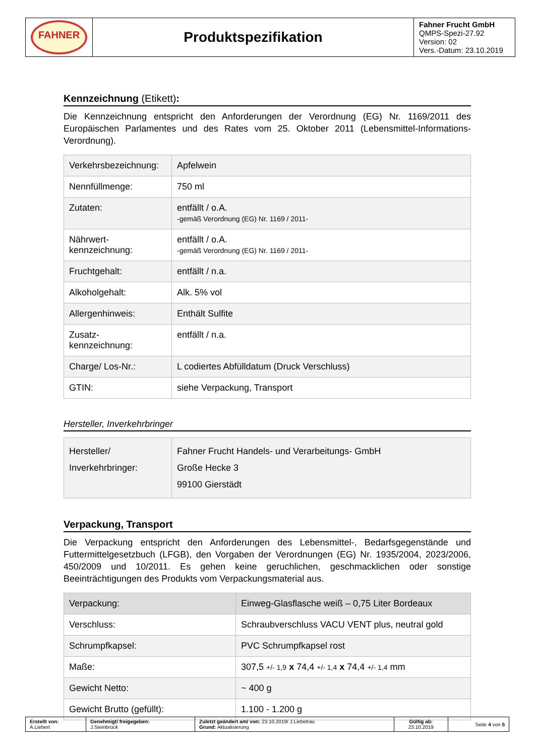| FAHNER | Produktspezifikation | Fahner Frucht GmbH QMPS-Spezi-27.92 Version: 02 Vers.-Datum: 23.10.2019 |
Kennzeichnung (Etikett):
Die Kennzeichnung entspricht den Anforderungen der Verordnung (EG) Nr. 1169/2011 des Europäischen Parlamentes und des Rates vom 25. Oktober 2011 (Lebensmittel-Informations-Verordnung).
| Verkehrsbezeichnung: | Apfelwein |
| Nennfüllmenge: | 750 ml |
| Zutaten: | entfällt / o.A. -gemäß Verordnung (EG) Nr. 1169 / 2011- |
| Nährwert- kennzeichnung: | entfällt / o.A. -gemäß Verordnung (EG) Nr. 1169 / 2011- |
| Fruchtgehalt: | entfällt / n.a. |
| Alkoholgehalt: | Alk. 5% vol |
| Allergenhinweis: | Enthält Sulfite |
| Zusatz- kennzeichnung: | entfällt / n.a. |
| Charge/ Los-Nr.: | L codiertes Abfülldatum (Druck Verschluss) |
| GTIN: | siehe Verpackung, Transport |
Hersteller, Inverkehrbringer
| Hersteller/ Inverkehrbringer: | Fahner Frucht Handels- und Verarbeitungs- GmbH Große Hecke 3 99100 Gierstädt |
Verpackung, Transport
Die Verpackung entspricht den Anforderungen des Lebensmittel-, Bedarfsgegenstände und Futtermittelgesetzbuch (LFGB), den Vorgaben der Verordnungen (EG) Nr. 1935/2004, 2023/2006, 450/2009 und 10/2011. Es gehen keine geruchlichen, geschmacklichen oder sonstige Beeinträchtigungen des Produkts vom Verpackungsmaterial aus.
| Verpackung: | Einweg-Glasflasche weiß – 0,75 Liter Bordeaux |
| Verschluss: | Schraubverschluss VACU VENT plus, neutral gold |
| Schrumpfkapsel: | PVC Schrumpfkapsel rost |
| Maße: | 307,5 +/- 1,9 x 74,4 +/- 1,4 x 74,4 +/- 1,4 mm |
| Gewicht Netto: | ~ 400 g |
| Gewicht Brutto (gefüllt): | 1.100 - 1.200 g |
| Erstellt von: A.Liebert | Genehmigt/ freigegeben: J.Steinbrück | Zuletzt geändert am/ von: 23.10.2019/ J.Liebetrau Grund: Aktualisierung | Gültig ab: 23.10.2019 | Seite 4 von 5 |